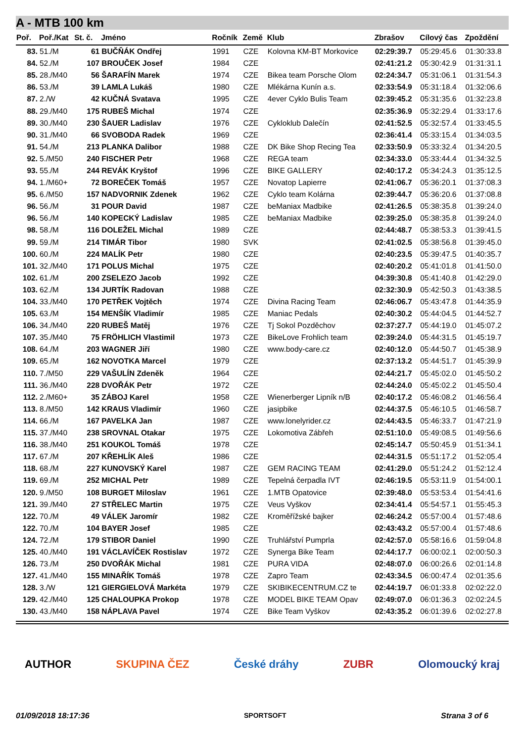A - MTB 100 km
| Poř. | Poř./Kat | St. č. | Jméno | Ročník | Země | Klub | Zbrašov | Cílový čas | Zpoždění |
| --- | --- | --- | --- | --- | --- | --- | --- | --- | --- |
| 83. | 51./M | 61 | BUČŇÁK Ondřej | 1991 | CZE | Kolovna KM-BT Morkovice | 02:29:39.7 | 05:29:45.6 | 01:30:33.8 |
| 84. | 52./M | 107 | BROUČEK Josef | 1984 | CZE | | 02:41:21.2 | 05:30:42.9 | 01:31:31.1 |
| 85. | 28./M40 | 56 | ŠARAFÍN Marek | 1974 | CZE | Bikea team Porsche Olom | 02:24:34.7 | 05:31:06.1 | 01:31:54.3 |
| 86. | 53./M | 39 | LAMLA Lukáš | 1980 | CZE | Mlékárna Kunín a.s. | 02:33:54.9 | 05:31:18.4 | 01:32:06.6 |
| 87. | 2./W | 42 | KUČNÁ Svatava | 1995 | CZE | 4ever Cyklo Bulis Team | 02:39:45.2 | 05:31:35.6 | 01:32:23.8 |
| 88. | 29./M40 | 175 | RUBEŠ Michal | 1974 | CZE | | 02:35:36.9 | 05:32:29.4 | 01:33:17.6 |
| 89. | 30./M40 | 230 | ŠAUER Ladislav | 1976 | CZE | Cykloklub Dalečín | 02:41:52.5 | 05:32:57.4 | 01:33:45.5 |
| 90. | 31./M40 | 66 | SVOBODA Radek | 1969 | CZE | | 02:36:41.4 | 05:33:15.4 | 01:34:03.5 |
| 91. | 54./M | 213 | PLANKA Dalibor | 1988 | CZE | DK Bike Shop Recing Tea | 02:33:50.9 | 05:33:32.4 | 01:34:20.5 |
| 92. | 5./M50 | 240 | FISCHER Petr | 1968 | CZE | REGA team | 02:34:33.0 | 05:33:44.4 | 01:34:32.5 |
| 93. | 55./M | 244 | REVÁK Kryštof | 1996 | CZE | BIKE GALLERY | 02:40:17.2 | 05:34:24.3 | 01:35:12.5 |
| 94. | 1./M60+ | 72 | BOREČEK Tomáš | 1957 | CZE | Novatop Lapierre | 02:41:06.7 | 05:36:20.1 | 01:37:08.3 |
| 95. | 6./M50 | 157 | NADVORNIK Zdenek | 1962 | CZE | Cyklo team Kolárna | 02:39:44.7 | 05:36:20.6 | 01:37:08.8 |
| 96. | 56./M | 31 | POUR David | 1987 | CZE | beManiax Madbike | 02:41:26.5 | 05:38:35.8 | 01:39:24.0 |
| 96. | 56./M | 140 | KOPECKÝ Ladislav | 1985 | CZE | beManiax Madbike | 02:39:25.0 | 05:38:35.8 | 01:39:24.0 |
| 98. | 58./M | 116 | DOLEŽEL Michal | 1989 | CZE | | 02:44:48.7 | 05:38:53.3 | 01:39:41.5 |
| 99. | 59./M | 214 | TIMÁR Tibor | 1980 | SVK | | 02:41:02.5 | 05:38:56.8 | 01:39:45.0 |
| 100. | 60./M | 224 | MALÍK Petr | 1980 | CZE | | 02:40:23.5 | 05:39:47.5 | 01:40:35.7 |
| 101. | 32./M40 | 171 | POLUS Michal | 1975 | CZE | | 02:40:20.2 | 05:41:01.8 | 01:41:50.0 |
| 102. | 61./M | 200 | ZSELEZO Jacob | 1992 | CZE | | 04:39:30.8 | 05:41:40.8 | 01:42:29.0 |
| 103. | 62./M | 134 | JURTÍK Radovan | 1988 | CZE | | 02:32:30.9 | 05:42:50.3 | 01:43:38.5 |
| 104. | 33./M40 | 170 | PETŘEK Vojtěch | 1974 | CZE | Divina Racing Team | 02:46:06.7 | 05:43:47.8 | 01:44:35.9 |
| 105. | 63./M | 154 | MENŠÍK Vladimír | 1985 | CZE | Maniac Pedals | 02:40:30.2 | 05:44:04.5 | 01:44:52.7 |
| 106. | 34./M40 | 220 | RUBEŠ Matěj | 1976 | CZE | Tj Sokol Pozděchov | 02:37:27.7 | 05:44:19.0 | 01:45:07.2 |
| 107. | 35./M40 | 75 | FRÖHLICH Vlastimil | 1973 | CZE | BikeLove Frohlich team | 02:39:24.0 | 05:44:31.5 | 01:45:19.7 |
| 108. | 64./M | 203 | WAGNER Jiří | 1980 | CZE | www.body-care.cz | 02:40:12.0 | 05:44:50.7 | 01:45:38.9 |
| 109. | 65./M | 162 | NOVOTKA Marcel | 1979 | CZE | | 02:37:13.2 | 05:44:51.7 | 01:45:39.9 |
| 110. | 7./M50 | 229 | VAŠULÍN Zdeněk | 1964 | CZE | | 02:44:21.7 | 05:45:02.0 | 01:45:50.2 |
| 111. | 36./M40 | 228 | DVOŘÁK Petr | 1972 | CZE | | 02:44:24.0 | 05:45:02.2 | 01:45:50.4 |
| 112. | 2./M60+ | 35 | ZÁBOJ Karel | 1958 | CZE | Wienerberger Lipník n/B | 02:40:17.2 | 05:46:08.2 | 01:46:56.4 |
| 113. | 8./M50 | 142 | KRAUS Vladimír | 1960 | CZE | jasipbike | 02:44:37.5 | 05:46:10.5 | 01:46:58.7 |
| 114. | 66./M | 167 | PAVELKA Jan | 1987 | CZE | www.lonelyrider.cz | 02:44:43.5 | 05:46:33.7 | 01:47:21.9 |
| 115. | 37./M40 | 238 | SROVNAL Otakar | 1975 | CZE | Lokomotiva Zábřeh | 02:51:10.0 | 05:49:08.5 | 01:49:56.6 |
| 116. | 38./M40 | 251 | KOUKOL Tomáš | 1978 | CZE | | 02:45:14.7 | 05:50:45.9 | 01:51:34.1 |
| 117. | 67./M | 207 | KŘEHLÍK Aleš | 1986 | CZE | | 02:44:31.5 | 05:51:17.2 | 01:52:05.4 |
| 118. | 68./M | 227 | KUNOVSKÝ Karel | 1987 | CZE | GEM RACING TEAM | 02:41:29.0 | 05:51:24.2 | 01:52:12.4 |
| 119. | 69./M | 252 | MICHAL Petr | 1989 | CZE | Tepelná čerpadla IVT | 02:46:19.5 | 05:53:11.9 | 01:54:00.1 |
| 120. | 9./M50 | 108 | BURGET Miloslav | 1961 | CZE | 1.MTB Opatovice | 02:39:48.0 | 05:53:53.4 | 01:54:41.6 |
| 121. | 39./M40 | 27 | STŘELEC Martin | 1975 | CZE | Veus Vyškov | 02:34:41.4 | 05:54:57.1 | 01:55:45.3 |
| 122. | 70./M | 49 | VÁLEK Jaromír | 1982 | CZE | Kroměřížské bajker | 02:46:24.2 | 05:57:00.4 | 01:57:48.6 |
| 122. | 70./M | 104 | BAYER Josef | 1985 | CZE | | 02:43:43.2 | 05:57:00.4 | 01:57:48.6 |
| 124. | 72./M | 179 | STIBOR Daniel | 1990 | CZE | Truhlářství Pumprla | 02:42:57.0 | 05:58:16.6 | 01:59:04.8 |
| 125. | 40./M40 | 191 | VÁCLAVÍČEK Rostislav | 1972 | CZE | Synerga Bike Team | 02:44:17.7 | 06:00:02.1 | 02:00:50.3 |
| 126. | 73./M | 250 | DVOŘÁK Michal | 1981 | CZE | PURA VIDA | 02:48:07.0 | 06:00:26.6 | 02:01:14.8 |
| 127. | 41./M40 | 155 | MINAŘÍK Tomáš | 1978 | CZE | Zapro Team | 02:43:34.5 | 06:00:47.4 | 02:01:35.6 |
| 128. | 3./W | 121 | GIERGIELOVÁ Markéta | 1979 | CZE | SKIBIKECENTRUM.CZ te | 02:44:19.7 | 06:01:33.8 | 02:02:22.0 |
| 129. | 42./M40 | 125 | CHALOUPKA Prokop | 1978 | CZE | MODEL BIKE TEAM Opav | 02:49:07.0 | 06:01:36.3 | 02:02:24.5 |
| 130. | 43./M40 | 158 | NÁPLAVA Pavel | 1974 | CZE | Bike Team Vyškov | 02:43:35.2 | 06:01:39.6 | 02:02:27.8 |
AUTHOR SKUPINA ČEZ České dráhy ZUBR Olomoucký kraj
01/09/2018 18:17:36 SPORTSOFT Strana 3 of 6